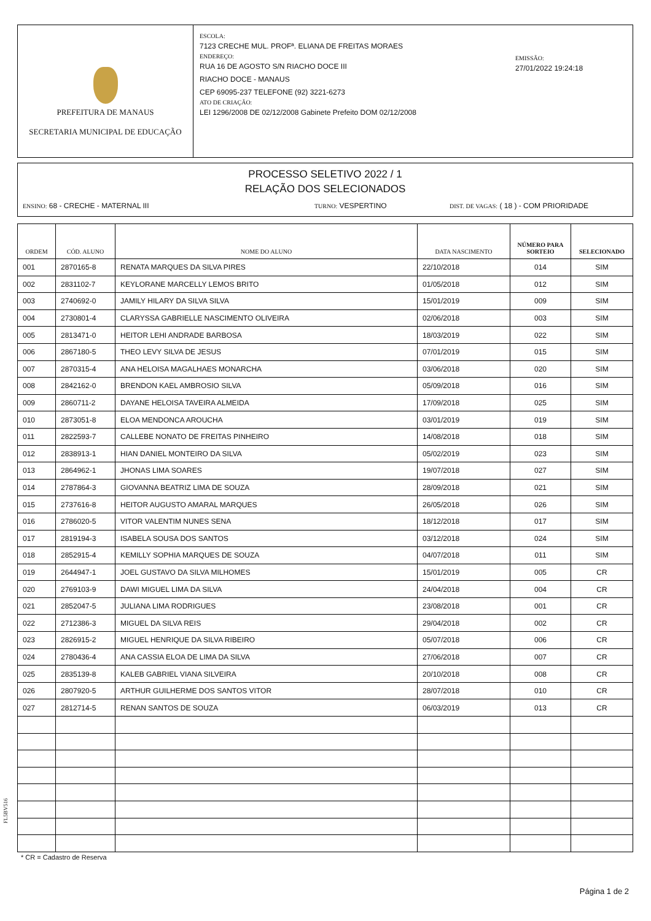PREFEITURA DE MANAUS
SECRETARIA MUNICIPAL DE EDUCAÇÃO
ESCOLA:
7123 CRECHE MUL. PROFª. ELIANA DE FREITAS MORAES
ENDEREÇO:
RUA 16 DE AGOSTO S/N RIACHO DOCE III
RIACHO DOCE - MANAUS
CEP 69095-237 TELEFONE (92) 3221-6273
ATO DE CRIAÇÃO:
LEI 1296/2008 DE 02/12/2008 Gabinete Prefeito DOM 02/12/2008
EMISSÃO:
27/01/2022 19:24:18
PROCESSO SELETIVO 2022 / 1
RELAÇÃO DOS SELECIONADOS
ENSINO: 68 - CRECHE - MATERNAL III TURNO: VESPERTINO DIST. DE VAGAS: ( 18 ) - COM PRIORIDADE
| ORDEM | CÓD. ALUNO | NOME DO ALUNO | DATA NASCIMENTO | NÚMERO PARA SORTEIO | SELECIONADO |
| --- | --- | --- | --- | --- | --- |
| 001 | 2870165-8 | RENATA MARQUES DA SILVA PIRES | 22/10/2018 | 014 | SIM |
| 002 | 2831102-7 | KEYLORANE MARCELLY LEMOS BRITO | 01/05/2018 | 012 | SIM |
| 003 | 2740692-0 | JAMILY HILARY DA SILVA SILVA | 15/01/2019 | 009 | SIM |
| 004 | 2730801-4 | CLARYSSA GABRIELLE NASCIMENTO OLIVEIRA | 02/06/2018 | 003 | SIM |
| 005 | 2813471-0 | HEITOR LEHI ANDRADE BARBOSA | 18/03/2019 | 022 | SIM |
| 006 | 2867180-5 | THEO LEVY SILVA DE JESUS | 07/01/2019 | 015 | SIM |
| 007 | 2870315-4 | ANA HELOISA MAGALHAES MONARCHA | 03/06/2018 | 020 | SIM |
| 008 | 2842162-0 | BRENDON KAEL AMBROSIO SILVA | 05/09/2018 | 016 | SIM |
| 009 | 2860711-2 | DAYANE HELOISA TAVEIRA ALMEIDA | 17/09/2018 | 025 | SIM |
| 010 | 2873051-8 | ELOA MENDONCA AROUCHA | 03/01/2019 | 019 | SIM |
| 011 | 2822593-7 | CALLEBE NONATO DE FREITAS PINHEIRO | 14/08/2018 | 018 | SIM |
| 012 | 2838913-1 | HIAN DANIEL MONTEIRO DA SILVA | 05/02/2019 | 023 | SIM |
| 013 | 2864962-1 | JHONAS LIMA SOARES | 19/07/2018 | 027 | SIM |
| 014 | 2787864-3 | GIOVANNA BEATRIZ LIMA DE SOUZA | 28/09/2018 | 021 | SIM |
| 015 | 2737616-8 | HEITOR AUGUSTO AMARAL MARQUES | 26/05/2018 | 026 | SIM |
| 016 | 2786020-5 | VITOR VALENTIM NUNES SENA | 18/12/2018 | 017 | SIM |
| 017 | 2819194-3 | ISABELA SOUSA DOS SANTOS | 03/12/2018 | 024 | SIM |
| 018 | 2852915-4 | KEMILLY SOPHIA MARQUES DE SOUZA | 04/07/2018 | 011 | SIM |
| 019 | 2644947-1 | JOEL GUSTAVO DA SILVA MILHOMES | 15/01/2019 | 005 | CR |
| 020 | 2769103-9 | DAWI MIGUEL LIMA DA SILVA | 24/04/2018 | 004 | CR |
| 021 | 2852047-5 | JULIANA LIMA RODRIGUES | 23/08/2018 | 001 | CR |
| 022 | 2712386-3 | MIGUEL DA SILVA REIS | 29/04/2018 | 002 | CR |
| 023 | 2826915-2 | MIGUEL HENRIQUE DA SILVA RIBEIRO | 05/07/2018 | 006 | CR |
| 024 | 2780436-4 | ANA CASSIA ELOA DE LIMA DA SILVA | 27/06/2018 | 007 | CR |
| 025 | 2835139-8 | KALEB GABRIEL VIANA SILVEIRA | 20/10/2018 | 008 | CR |
| 026 | 2807920-5 | ARTHUR GUILHERME DOS SANTOS VITOR | 28/07/2018 | 010 | CR |
| 027 | 2812714-5 | RENAN SANTOS DE SOUZA | 06/03/2019 | 013 | CR |
FL5BV516
* CR = Cadastro de Reserva
Página 1 de 2